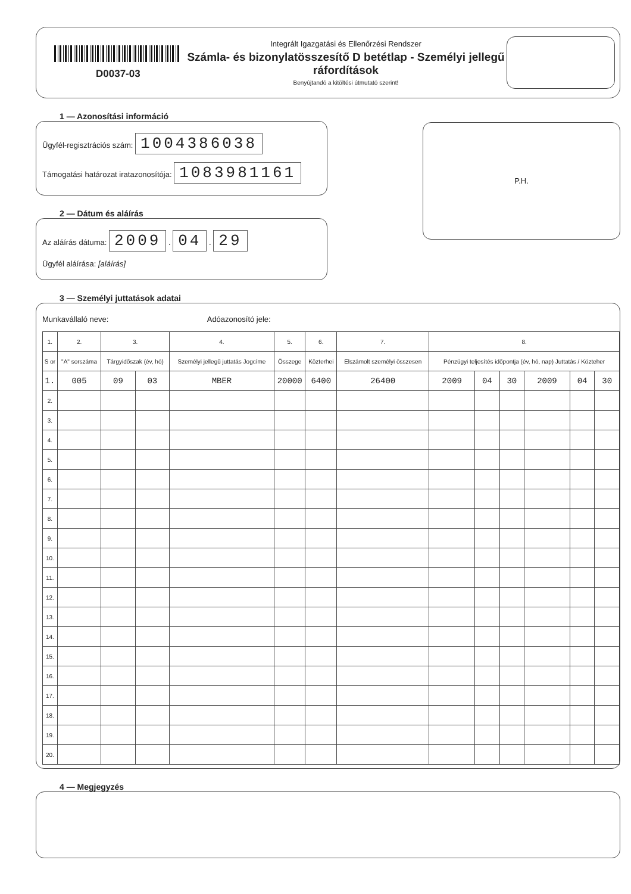D0037-03
Integrált Igazgatási és Ellenőrzési Rendszer
Számla- és bizonylatösszesítő D betétlap - Személyi jellegű ráfordítások
Benyújtandó a kitöltési útmutató szerint!
1 — Azonosítási információ
Ügyfél-regisztrációs szám: 1004386038
Támogatási határozat iratazonosítója: 1083981161
2 — Dátum és aláírás
Az aláírás dátuma: 2009 . 04 . 29
Ügyfél aláírása: [aláírás]
P.H.
3 — Személyi juttatások adatai
Munkavállaló neve: Adóazonosító jele:
| 1. | 2. | 3. | | 4. | 5. | 6. | 7. | 8. | | | | | |
| --- | --- | --- | --- | --- | --- | --- | --- | --- | --- | --- | --- | --- | --- |
| S or | "A" sorszáma | Tárgyidőszak (év, hó) | | Személyi jellegű juttatás Jogcíme | Összege | Közterhei | Elszámolt személyi összesen | Pénzügyi teljesítés időpontja (év, hó, nap) Juttatás / Közteher | | | | | |
| 1. | 005 | 09 | 03 | MBER | 20000 | 6400 | 26400 | 2009 | 04 | 30 | 2009 | 04 | 30 |
| 2. | | | | | | | | | | | | | |
| 3. | | | | | | | | | | | | | |
| 4. | | | | | | | | | | | | | |
| 5. | | | | | | | | | | | | | |
| 6. | | | | | | | | | | | | | |
| 7. | | | | | | | | | | | | | |
| 8. | | | | | | | | | | | | | |
| 9. | | | | | | | | | | | | | |
| 10. | | | | | | | | | | | | | |
| 11. | | | | | | | | | | | | | |
| 12. | | | | | | | | | | | | | |
| 13. | | | | | | | | | | | | | |
| 14. | | | | | | | | | | | | | |
| 15. | | | | | | | | | | | | | |
| 16. | | | | | | | | | | | | | |
| 17. | | | | | | | | | | | | | |
| 18. | | | | | | | | | | | | | |
| 19. | | | | | | | | | | | | | |
| 20. | | | | | | | | | | | | | |
4 — Megjegyzés